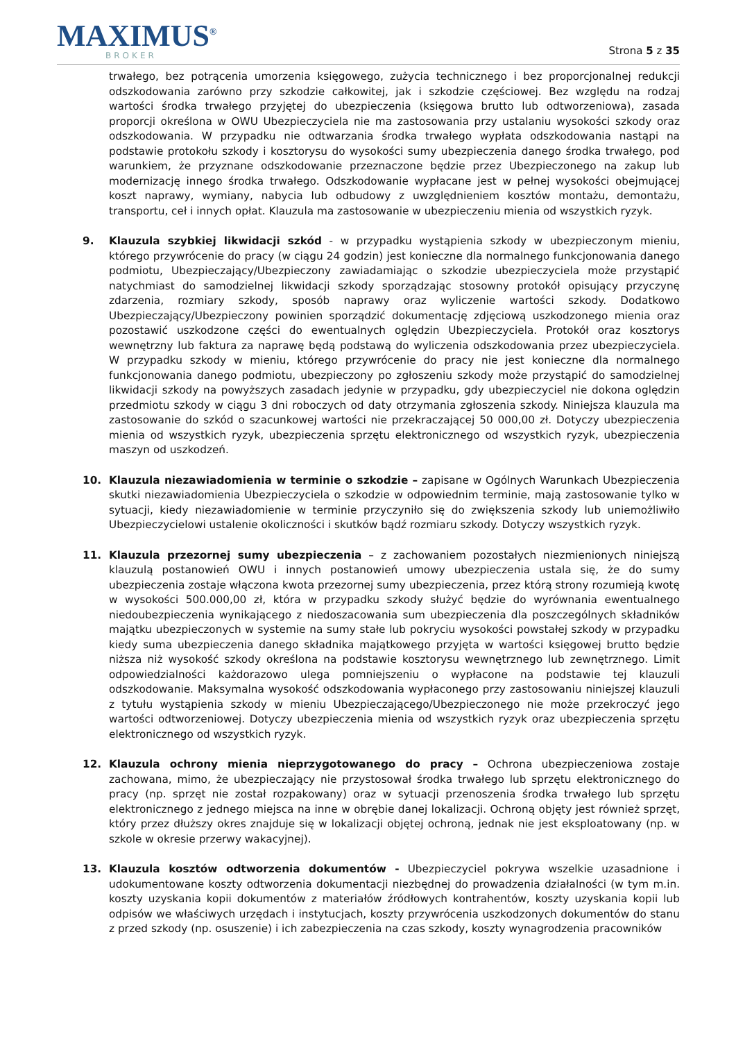MAXIMUS<sup>®</sup>
BROKER
Strona 5 z 35
trwałego, bez potrącenia umorzenia księgowego, zużycia technicznego i bez proporcjonalnej redukcji odszkodowania zarówno przy szkodzie całkowitej, jak i szkodzie częściowej. Bez względu na rodzaj wartości środka trwałego przyjętej do ubezpieczenia (księgowa brutto lub odtworzeniowa), zasada proporcji określona w OWU Ubezpieczyciela nie ma zastosowania przy ustalaniu wysokości szkody oraz odszkodowania. W przypadku nie odtwarzania środka trwałego wypłata odszkodowania nastąpi na podstawie protokołu szkody i kosztorysu do wysokości sumy ubezpieczenia danego środka trwałego, pod warunkiem, że przyznane odszkodowanie przeznaczone będzie przez Ubezpieczonego na zakup lub modernizację innego środka trwałego. Odszkodowanie wypłacane jest w pełnej wysokości obejmującej koszt naprawy, wymiany, nabycia lub odbudowy z uwzględnieniem kosztów montażu, demontażu, transportu, ceł i innych opłat. Klauzula ma zastosowanie w ubezpieczeniu mienia od wszystkich ryzyk.
9. Klauzula szybkiej likwidacji szkód - w przypadku wystąpienia szkody w ubezpieczonym mieniu, którego przywrócenie do pracy (w ciągu 24 godzin) jest konieczne dla normalnego funkcjonowania danego podmiotu, Ubezpieczający/Ubezpieczony zawiadamiając o szkodzie ubezpieczyciela może przystąpić natychmiast do samodzielnej likwidacji szkody sporządzając stosowny protokół opisujący przyczynę zdarzenia, rozmiary szkody, sposób naprawy oraz wyliczenie wartości szkody. Dodatkowo Ubezpieczający/Ubezpieczony powinien sporządzić dokumentację zdjęciową uszkodzonego mienia oraz pozostawić uszkodzone części do ewentualnych oględzin Ubezpieczyciela. Protokół oraz kosztorys wewnętrzny lub faktura za naprawę będą podstawą do wyliczenia odszkodowania przez ubezpieczyciela. W przypadku szkody w mieniu, którego przywrócenie do pracy nie jest konieczne dla normalnego funkcjonowania danego podmiotu, ubezpieczony po zgłoszeniu szkody może przystąpić do samodzielnej likwidacji szkody na powyższych zasadach jedynie w przypadku, gdy ubezpieczyciel nie dokona oględzin przedmiotu szkody w ciągu 3 dni roboczych od daty otrzymania zgłoszenia szkody. Niniejsza klauzula ma zastosowanie do szkód o szacunkowej wartości nie przekraczającej 50 000,00 zł. Dotyczy ubezpieczenia mienia od wszystkich ryzyk, ubezpieczenia sprzętu elektronicznego od wszystkich ryzyk, ubezpieczenia maszyn od uszkodzeń.
10. Klauzula niezawiadomienia w terminie o szkodzie – zapisane w Ogólnych Warunkach Ubezpieczenia skutki niezawiadomienia Ubezpieczyciela o szkodzie w odpowiednim terminie, mają zastosowanie tylko w sytuacji, kiedy niezawiadomienie w terminie przyczyniło się do zwiększenia szkody lub uniemożliwiło Ubezpieczycielowi ustalenie okoliczności i skutków bądź rozmiaru szkody. Dotyczy wszystkich ryzyk.
11. Klauzula przezornej sumy ubezpieczenia – z zachowaniem pozostałych niezmienionych niniejszą klauzulą postanowień OWU i innych postanowień umowy ubezpieczenia ustala się, że do sumy ubezpieczenia zostaje włączona kwota przezornej sumy ubezpieczenia, przez którą strony rozumieją kwotę w wysokości 500.000,00 zł, która w przypadku szkody służyć będzie do wyrównania ewentualnego niedoubezpieczenia wynikającego z niedoszacowania sum ubezpieczenia dla poszczególnych składników majątku ubezpieczonych w systemie na sumy stałe lub pokryciu wysokości powstałej szkody w przypadku kiedy suma ubezpieczenia danego składnika majątkowego przyjęta w wartości księgowej brutto będzie niższa niż wysokość szkody określona na podstawie kosztorysu wewnętrznego lub zewnętrznego. Limit odpowiedzialności każdorazowo ulega pomniejszeniu o wypłacone na podstawie tej klauzuli odszkodowanie. Maksymalna wysokość odszkodowania wypłaconego przy zastosowaniu niniejszej klauzuli z tytułu wystąpienia szkody w mieniu Ubezpieczającego/Ubezpieczonego nie może przekroczyć jego wartości odtworzeniowej. Dotyczy ubezpieczenia mienia od wszystkich ryzyk oraz ubezpieczenia sprzętu elektronicznego od wszystkich ryzyk.
12. Klauzula ochrony mienia nieprzygotowanego do pracy – Ochrona ubezpieczeniowa zostaje zachowana, mimo, że ubezpieczający nie przystosował środka trwałego lub sprzętu elektronicznego do pracy (np. sprzęt nie został rozpakowany) oraz w sytuacji przenoszenia środka trwałego lub sprzętu elektronicznego z jednego miejsca na inne w obrębie danej lokalizacji. Ochroną objęty jest również sprzęt, który przez dłuższy okres znajduje się w lokalizacji objętej ochroną, jednak nie jest eksploatowany (np. w szkole w okresie przerwy wakacyjnej).
13. Klauzula kosztów odtworzenia dokumentów - Ubezpieczyciel pokrywa wszelkie uzasadnione i udokumentowane koszty odtworzenia dokumentacji niezbędnej do prowadzenia działalności (w tym m.in. koszty uzyskania kopii dokumentów z materiałów źródłowych kontrahentów, koszty uzyskania kopii lub odpisów we właściwych urzędach i instytucjach, koszty przywrócenia uszkodzonych dokumentów do stanu z przed szkody (np. osuszenie) i ich zabezpieczenia na czas szkody, koszty wynagrodzenia pracowników